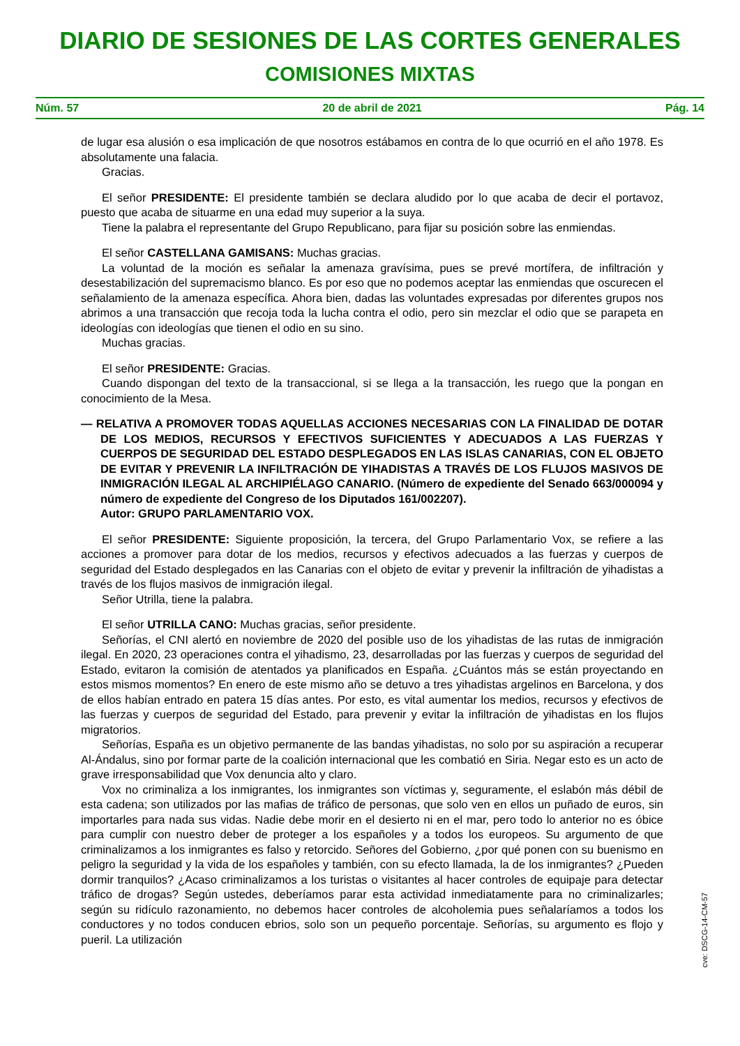DIARIO DE SESIONES DE LAS CORTES GENERALES
COMISIONES MIXTAS
Núm. 57 20 de abril de 2021 Pág. 14
de lugar esa alusión o esa implicación de que nosotros estábamos en contra de lo que ocurrió en el año 1978. Es absolutamente una falacia.
Gracias.
El señor PRESIDENTE: El presidente también se declara aludido por lo que acaba de decir el portavoz, puesto que acaba de situarme en una edad muy superior a la suya.
Tiene la palabra el representante del Grupo Republicano, para fijar su posición sobre las enmiendas.
El señor CASTELLANA GAMISANS: Muchas gracias.
La voluntad de la moción es señalar la amenaza gravísima, pues se prevé mortífera, de infiltración y desestabilización del supremacismo blanco. Es por eso que no podemos aceptar las enmiendas que oscurecen el señalamiento de la amenaza específica. Ahora bien, dadas las voluntades expresadas por diferentes grupos nos abrimos a una transacción que recoja toda la lucha contra el odio, pero sin mezclar el odio que se parapeta en ideologías con ideologías que tienen el odio en su sino.
Muchas gracias.
El señor PRESIDENTE: Gracias.
Cuando dispongan del texto de la transaccional, si se llega a la transacción, les ruego que la pongan en conocimiento de la Mesa.
— RELATIVA A PROMOVER TODAS AQUELLAS ACCIONES NECESARIAS CON LA FINALIDAD DE DOTAR DE LOS MEDIOS, RECURSOS Y EFECTIVOS SUFICIENTES Y ADECUADOS A LAS FUERZAS Y CUERPOS DE SEGURIDAD DEL ESTADO DESPLEGADOS EN LAS ISLAS CANARIAS, CON EL OBJETO DE EVITAR Y PREVENIR LA INFILTRACIÓN DE YIHADISTAS A TRAVÉS DE LOS FLUJOS MASIVOS DE INMIGRACIÓN ILEGAL AL ARCHIPIÉLAGO CANARIO. (Número de expediente del Senado 663/000094 y número de expediente del Congreso de los Diputados 161/002207).
Autor: GRUPO PARLAMENTARIO VOX.
El señor PRESIDENTE: Siguiente proposición, la tercera, del Grupo Parlamentario Vox, se refiere a las acciones a promover para dotar de los medios, recursos y efectivos adecuados a las fuerzas y cuerpos de seguridad del Estado desplegados en las Canarias con el objeto de evitar y prevenir la infiltración de yihadistas a través de los flujos masivos de inmigración ilegal.
Señor Utrilla, tiene la palabra.
El señor UTRILLA CANO: Muchas gracias, señor presidente.
Señorías, el CNI alertó en noviembre de 2020 del posible uso de los yihadistas de las rutas de inmigración ilegal. En 2020, 23 operaciones contra el yihadismo, 23, desarrolladas por las fuerzas y cuerpos de seguridad del Estado, evitaron la comisión de atentados ya planificados en España. ¿Cuántos más se están proyectando en estos mismos momentos? En enero de este mismo año se detuvo a tres yihadistas argelinos en Barcelona, y dos de ellos habían entrado en patera 15 días antes. Por esto, es vital aumentar los medios, recursos y efectivos de las fuerzas y cuerpos de seguridad del Estado, para prevenir y evitar la infiltración de yihadistas en los flujos migratorios.
Señorías, España es un objetivo permanente de las bandas yihadistas, no solo por su aspiración a recuperar Al-Ándalus, sino por formar parte de la coalición internacional que les combatió en Siria. Negar esto es un acto de grave irresponsabilidad que Vox denuncia alto y claro.
Vox no criminaliza a los inmigrantes, los inmigrantes son víctimas y, seguramente, el eslabón más débil de esta cadena; son utilizados por las mafias de tráfico de personas, que solo ven en ellos un puñado de euros, sin importarles para nada sus vidas. Nadie debe morir en el desierto ni en el mar, pero todo lo anterior no es óbice para cumplir con nuestro deber de proteger a los españoles y a todos los europeos. Su argumento de que criminalizamos a los inmigrantes es falso y retorcido. Señores del Gobierno, ¿por qué ponen con su buenismo en peligro la seguridad y la vida de los españoles y también, con su efecto llamada, la de los inmigrantes? ¿Pueden dormir tranquilos? ¿Acaso criminalizamos a los turistas o visitantes al hacer controles de equipaje para detectar tráfico de drogas? Según ustedes, deberíamos parar esta actividad inmediatamente para no criminalizarles; según su ridículo razonamiento, no debemos hacer controles de alcoholemia pues señalaríamos a todos los conductores y no todos conducen ebrios, solo son un pequeño porcentaje. Señorías, su argumento es flojo y pueril. La utilización
cve: DSCG-14-CM-57